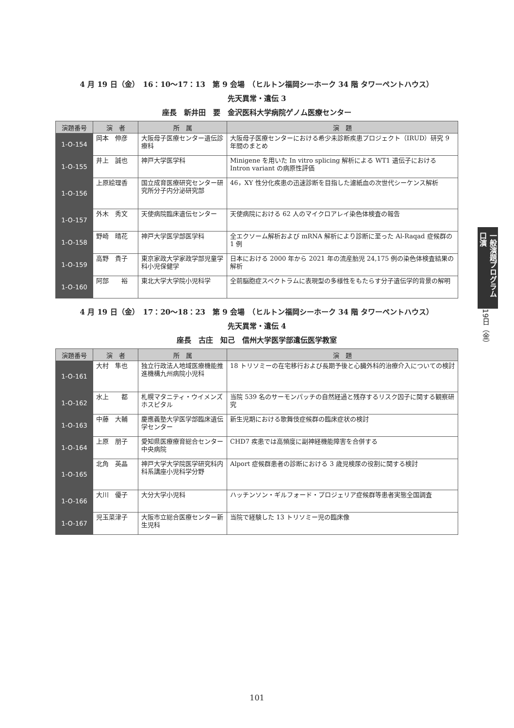4 月 19 日（金）　16：10〜17：13　第 9 会場　（ヒルトン福岡シーホーク 34 階 タワーペントハウス）
先天異常・遺伝 3
座長　新井田　要　金沢医科大学病院ゲノム医療センター
| 演題番号 | 演 者 | 所 属 | 演 題 |
| --- | --- | --- | --- |
| 1-O-154 | 岡本 伸彦 | 大阪母子医療センター遺伝診療科 | 大阪母子医療センターにおける希少未診断疾患プロジェクト（IRUD）研究 9 年間のまとめ |
| 1-O-155 | 井上 誠也 | 神戸大学医学科 | Minigene を用いた In vitro splicing 解析による WT1 遺伝子における Intron variant の病原性評価 |
| 1-O-156 | 上原絵理香 | 国立成育医療研究センター研究所分子内分泌研究部 | 46，XY 性分化疾患の迅速診断を目指した濾紙血の次世代シーケンス解析 |
| 1-O-157 | 外木 秀文 | 天使病院臨床遺伝センター | 天使病院における 62 人のマイクロアレイ染色体検査の報告 |
| 1-O-158 | 野崎 晴花 | 神戸大学医学部医学科 | 全エクソーム解析および mRNA 解析により診断に至った Al-Raqad 症候群の 1 例 |
| 1-O-159 | 高野 貴子 | 東京家政大学家政学部児童学科小児保健学 | 日本における 2000 年から 2021 年の流産胎児 24,175 例の染色体検査結果の解析 |
| 1-O-160 | 阿部 裕 | 東北大学大学院小児科学 | 全前脳胞症スペクトラムに表現型の多様性をもたらす分子遺伝学的背景の解明 |
4 月 19 日（金）　17：20〜18：23　第 9 会場　（ヒルトン福岡シーホーク 34 階 タワーペントハウス）
先天異常・遺伝 4
座長　古庄　知己　信州大学医学部遺伝医学教室
| 演題番号 | 演 者 | 所 属 | 演 題 |
| --- | --- | --- | --- |
| 1-O-161 | 大村 隼也 | 独立行政法人地域医療機能推進機構九州病院小児科 | 18 トリソミーの在宅移行および長期予後と心臓外科的治療介入についての検討 |
| 1-O-162 | 水上 都 | 札幌マタニティ・ウイメンズホスピタル | 当院 539 名のサーモンパッチの自然経過と残存するリスク因子に関する観察研究 |
| 1-O-163 | 中藤 大輔 | 慶應義塾大学医学部臨床遺伝学センター | 新生児期における歌舞伎症候群の臨床症状の検討 |
| 1-O-164 | 上原 朋子 | 愛知県医療療育総合センター中央病院 | CHD7 疾患では高頻度に副神経機能障害を合併する |
| 1-O-165 | 北角 英晶 | 神戸大学大学院医学研究科内科系講座小児科学分野 | Alport 症候群患者の診断における 3 歳児検尿の役割に関する検討 |
| 1-O-166 | 大川 優子 | 大分大学小児科 | ハッチンソン・ギルフォード・プロジェリア症候群等患者実態全国調査 |
| 1-O-167 | 児玉菜津子 | 大阪市立総合医療センター新生児科 | 当院で経験した 13 トリソミー児の臨床像 |
一般演題プログラム 口演
19日（金）
101